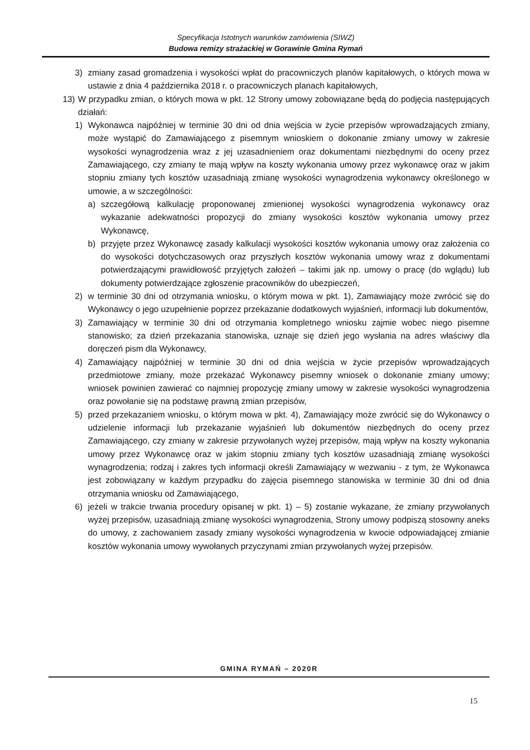Specyfikacja Istotnych warunków zamówienia (SIWZ)
Budowa remizy strażackiej w Gorawinie Gmina Rymań
3) zmiany zasad gromadzenia i wysokości wpłat do pracowniczych planów kapitałowych, o których mowa w ustawie z dnia 4 października 2018 r. o pracowniczych planach kapitałowych,
13) W przypadku zmian, o których mowa w pkt. 12 Strony umowy zobowiązane będą do podjęcia następujących działań:
1) Wykonawca najpóźniej w terminie 30 dni od dnia wejścia w życie przepisów wprowadzających zmiany, może wystąpić do Zamawiającego z pisemnym wnioskiem o dokonanie zmiany umowy w zakresie wysokości wynagrodzenia wraz z jej uzasadnieniem oraz dokumentami niezbędnymi do oceny przez Zamawiającego, czy zmiany te mają wpływ na koszty wykonania umowy przez wykonawcę oraz w jakim stopniu zmiany tych kosztów uzasadniają zmianę wysokości wynagrodzenia wykonawcy określonego w umowie, a w szczególności:
a) szczegółową kalkulację proponowanej zmienionej wysokości wynagrodzenia wykonawcy oraz wykazanie adekwatności propozycji do zmiany wysokości kosztów wykonania umowy przez Wykonawcę,
b) przyjęte przez Wykonawcę zasady kalkulacji wysokości kosztów wykonania umowy oraz założenia co do wysokości dotychczasowych oraz przyszłych kosztów wykonania umowy wraz z dokumentami potwierdzającymi prawidłowość przyjętych założeń – takimi jak np. umowy o pracę (do wglądu) lub dokumenty potwierdzające zgłoszenie pracowników do ubezpieczeń,
2) w terminie 30 dni od otrzymania wniosku, o którym mowa w pkt. 1), Zamawiający może zwrócić się do Wykonawcy o jego uzupełnienie poprzez przekazanie dodatkowych wyjaśnień, informacji lub dokumentów,
3) Zamawiający w terminie 30 dni od otrzymania kompletnego wniosku zajmie wobec niego pisemne stanowisko; za dzień przekazania stanowiska, uznaje się dzień jego wysłania na adres właściwy dla doręczeń pism dla Wykonawcy,
4) Zamawiający najpóźniej w terminie 30 dni od dnia wejścia w życie przepisów wprowadzających przedmiotowe zmiany, może przekazać Wykonawcy pisemny wniosek o dokonanie zmiany umowy; wniosek powinien zawierać co najmniej propozycję zmiany umowy w zakresie wysokości wynagrodzenia oraz powołanie się na podstawę prawną zmian przepisów,
5) przed przekazaniem wniosku, o którym mowa w pkt. 4), Zamawiający może zwrócić się do Wykonawcy o udzielenie informacji lub przekazanie wyjaśnień lub dokumentów niezbędnych do oceny przez Zamawiającego, czy zmiany w zakresie przywołanych wyżej przepisów, mają wpływ na koszty wykonania umowy przez Wykonawcę oraz w jakim stopniu zmiany tych kosztów uzasadniają zmianę wysokości wynagrodzenia; rodzaj i zakres tych informacji określi Zamawiający w wezwaniu - z tym, że Wykonawca jest zobowiązany w każdym przypadku do zajęcia pisemnego stanowiska w terminie 30 dni od dnia otrzymania wniosku od Zamawiającego,
6) jeżeli w trakcie trwania procedury opisanej w pkt. 1) – 5) zostanie wykazane, że zmiany przywołanych wyżej przepisów, uzasadniają zmianę wysokości wynagrodzenia, Strony umowy podpiszą stosowny aneks do umowy, z zachowaniem zasady zmiany wysokości wynagrodzenia w kwocie odpowiadającej zmianie kosztów wykonania umowy wywołanych przyczynami zmian przywołanych wyżej przepisów.
GMINA RYMAŃ – 2020R
15